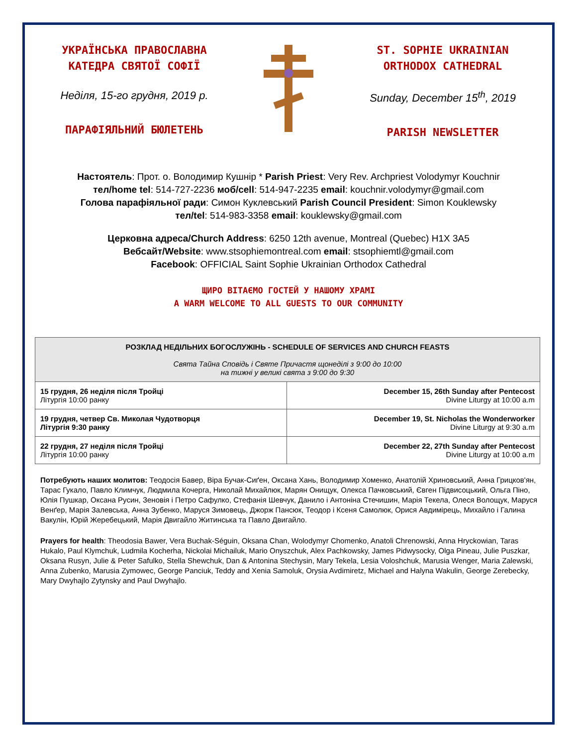УКРАЇНСЬКА ПРАВОСЛАВНА
КАТЕДРА СВЯТОЇ СОФІЇ
Неділя, 15-го грудня, 2019 р.
ПАРАФІЯЛЬНИЙ БЮЛЕТЕНЬ
ST. SOPHIE UKRAINIAN
ORTHODOX CATHEDRAL
Sunday, December 15<sup>th</sup>, 2019
PARISH NEWSLETTER
Настоятель: Прот. о. Володимир Кушнір * Parish Priest: Very Rev. Archpriest Volodymyr Kouchnir
тел/home tel: 514-727-2236 моб/cell: 514-947-2235 email: kouchnir.volodymyr@gmail.com
Голова парафіяльної ради: Симон Куклевський Parish Council President: Simon Kouklewsky
тел/tel: 514-983-3358 email: kouklewsky@gmail.com
Церковна адреса/Church Address: 6250 12th avenue, Montreal (Quebec) H1X 3A5
Вебсайт/Website: www.stsophiemontreal.com email: stsophiemtl@gmail.com
Facebook: OFFICIAL Saint Sophie Ukrainian Orthodox Cathedral
ЩИРО ВІТАЄМО ГОСТЕЙ У НАШОМУ ХРАМІ
A WARM WELCOME TO ALL GUESTS TO OUR COMMUNITY
| РОЗКЛАД НЕДІЛЬНИХ БОГОСЛУЖІНЬ - SCHEDULE OF SERVICES AND CHURCH FEASTS Свята Тайна Сповідь і Святе Причастя щонеділі з 9:00 до 10:00 на тижні у великі свята з 9:00 до 9:30 | |
| --- | --- |
| 15 грудня, 26 неділя після Тройці Літургія 10:00 ранку | December 15, 26th Sunday after Pentecost Divine Liturgy at 10:00 a.m |
| 19 грудня, четвер Св. Миколая Чудотворця Літургія 9:30 ранку | December 19, St. Nicholas the Wonderworker Divine Liturgy at 9:30 a.m |
| 22 грудня, 27 неділя після Тройці Літургія 10:00 ранку | December 22, 27th Sunday after Pentecost Divine Liturgy at 10:00 a.m |
Потребують наших молитов: Теодосія Бавер, Віра Бучак-Сиґен, Оксана Хань, Володимир Хоменко, Анатолій Хриновський, Анна Грицков'ян, Тарас Гукало, Павло Климчук, Людмила Кочерга, Николай Михайлюк, Марян Онищук, Олекса Пачковський, Євген Підвисоцький, Ольга Піно, Юлія Пушкар, Оксана Русин, Зеновія і Петро Сафулко, Стефанія Шевчук, Данило і Антоніна Стечишин, Марія Текела, Олеся Волощук, Маруся Венґер, Марія Залевська, Анна Зубенко, Маруся Зимовець, Джорж Пансюк, Теодор і Ксеня Самолюк, Орися Авдимірець, Михайло і Галина Вакулін, Юрій Жеребецький, Марія Двигайло Житинська та Павло Двигайло.
Prayers for health: Theodosia Bawer, Vera Buchak-Séguin, Oksana Chan, Wolodymyr Chomenko, Anatoli Chrenowski, Anna Hryckowian, Taras Hukalo, Paul Klymchuk, Ludmila Kocherha, Nickolai Michailuk, Mario Onyszchuk, Alex Pachkowsky, James Pidwysocky, Olga Pineau, Julie Puszkar, Oksana Rusyn, Julie & Peter Safulko, Stella Shewchuk, Dan & Antonina Stechysin, Mary Tekela, Lesia Voloshchuk, Marusia Wenger, Maria Zalewski, Anna Zubenko, Marusia Zymowec, George Panciuk, Teddy and Xenia Samoluk, Orysia Avdimiretz, Michael and Halyna Wakulin, George Zerebecky, Mary Dwyhajlo Zytynsky and Paul Dwyhajlo.